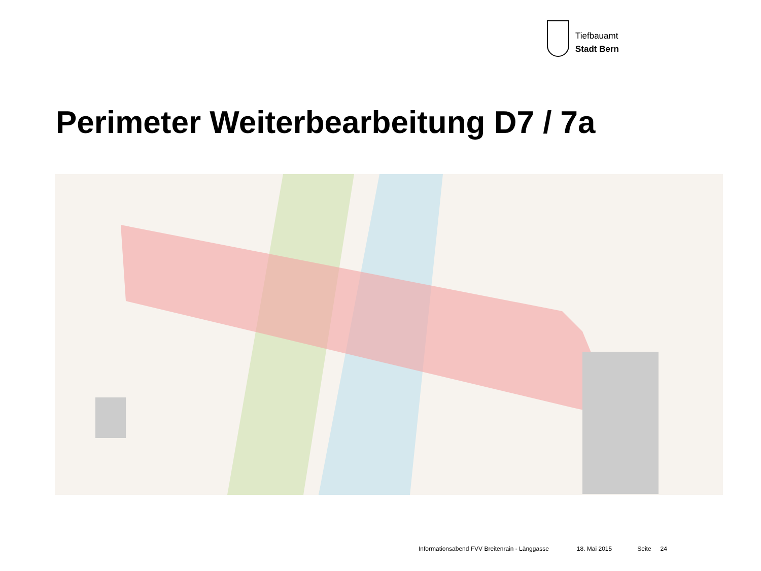Tiefbauamt
Stadt Bern
Perimeter Weiterbearbeitung D7 / 7a
Informationsabend FVV Breitenrain - Länggasse 18. Mai 2015 Seite 24